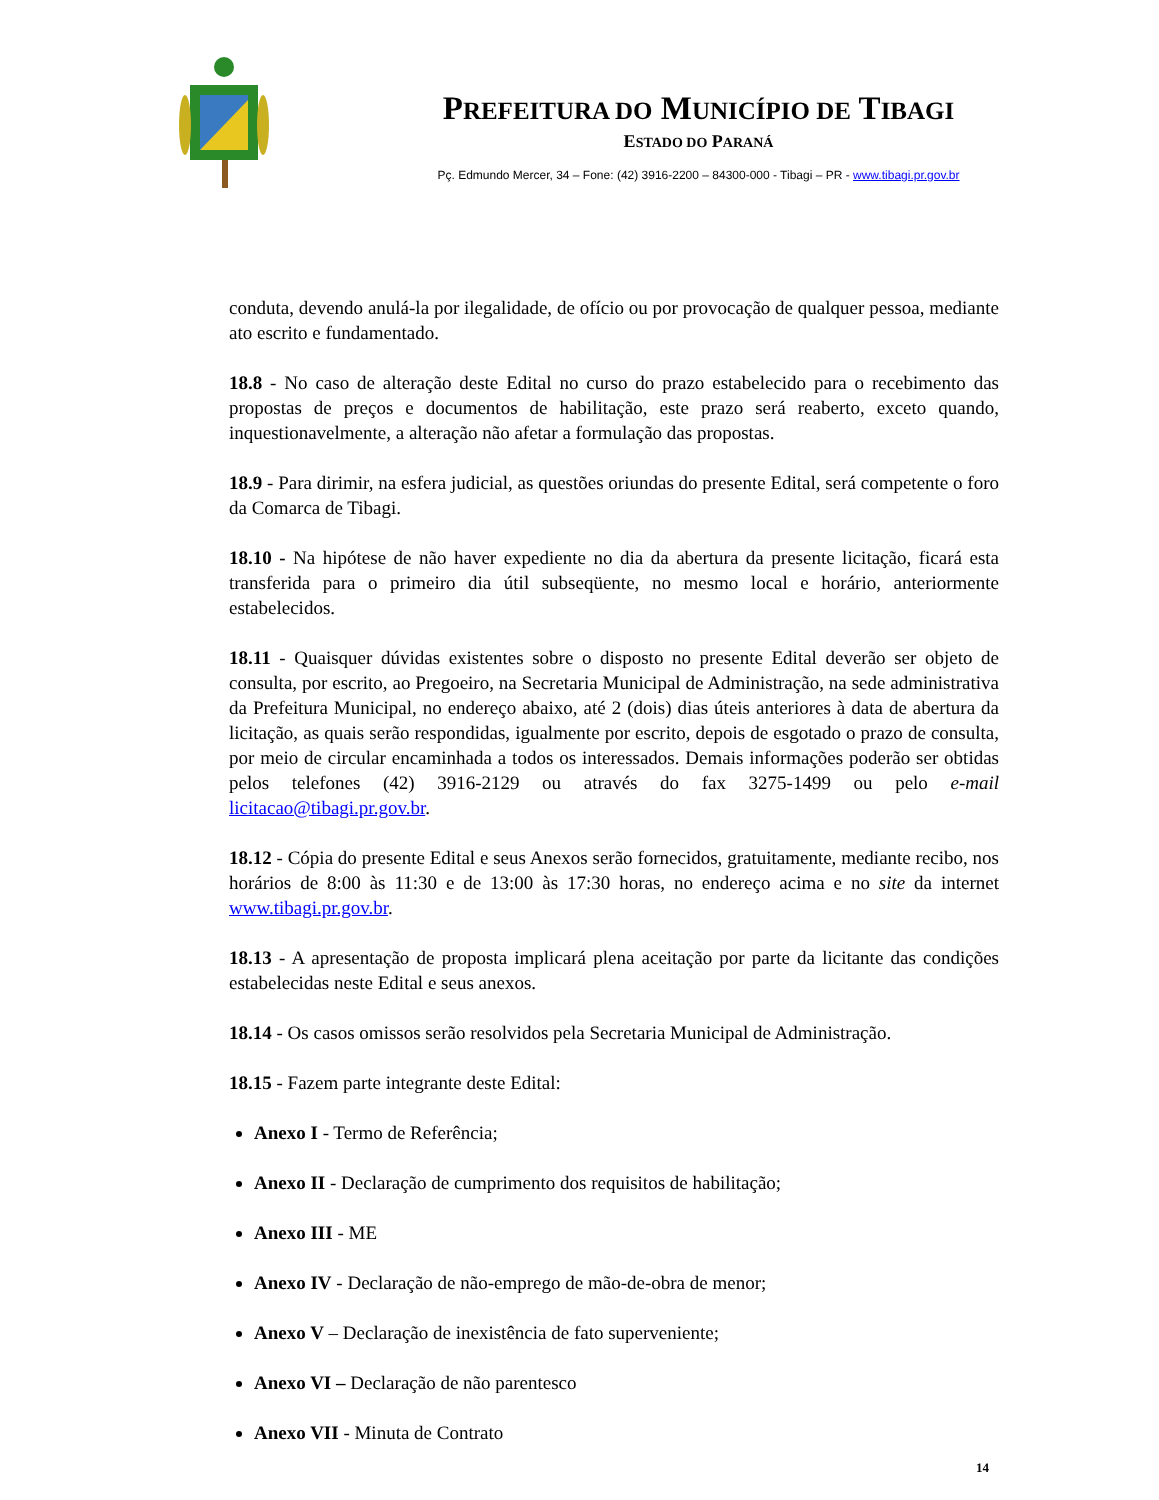PREFEITURA DO MUNICÍPIO DE TIBAGI
ESTADO DO PARANÁ
Pç. Edmundo Mercer, 34 – Fone: (42) 3916-2200 – 84300-000 - Tibagi – PR - www.tibagi.pr.gov.br
conduta, devendo anulá-la por ilegalidade, de ofício ou por provocação de qualquer pessoa, mediante ato escrito e fundamentado.
18.8 - No caso de alteração deste Edital no curso do prazo estabelecido para o recebimento das propostas de preços e documentos de habilitação, este prazo será reaberto, exceto quando, inquestionavelmente, a alteração não afetar a formulação das propostas.
18.9 - Para dirimir, na esfera judicial, as questões oriundas do presente Edital, será competente o foro da Comarca de Tibagi.
18.10 - Na hipótese de não haver expediente no dia da abertura da presente licitação, ficará esta transferida para o primeiro dia útil subseqüente, no mesmo local e horário, anteriormente estabelecidos.
18.11 - Quaisquer dúvidas existentes sobre o disposto no presente Edital deverão ser objeto de consulta, por escrito, ao Pregoeiro, na Secretaria Municipal de Administração, na sede administrativa da Prefeitura Municipal, no endereço abaixo, até 2 (dois) dias úteis anteriores à data de abertura da licitação, as quais serão respondidas, igualmente por escrito, depois de esgotado o prazo de consulta, por meio de circular encaminhada a todos os interessados. Demais informações poderão ser obtidas pelos telefones (42) 3916-2129 ou através do fax 3275-1499 ou pelo e-mail licitacao@tibagi.pr.gov.br.
18.12 - Cópia do presente Edital e seus Anexos serão fornecidos, gratuitamente, mediante recibo, nos horários de 8:00 às 11:30 e de 13:00 às 17:30 horas, no endereço acima e no site da internet www.tibagi.pr.gov.br.
18.13 - A apresentação de proposta implicará plena aceitação por parte da licitante das condições estabelecidas neste Edital e seus anexos.
18.14 - Os casos omissos serão resolvidos pela Secretaria Municipal de Administração.
18.15 - Fazem parte integrante deste Edital:
Anexo I - Termo de Referência;
Anexo II - Declaração de cumprimento dos requisitos de habilitação;
Anexo III - ME
Anexo IV - Declaração de não-emprego de mão-de-obra de menor;
Anexo V – Declaração de inexistência de fato superveniente;
Anexo VI – Declaração de não parentesco
Anexo VII - Minuta de Contrato
14